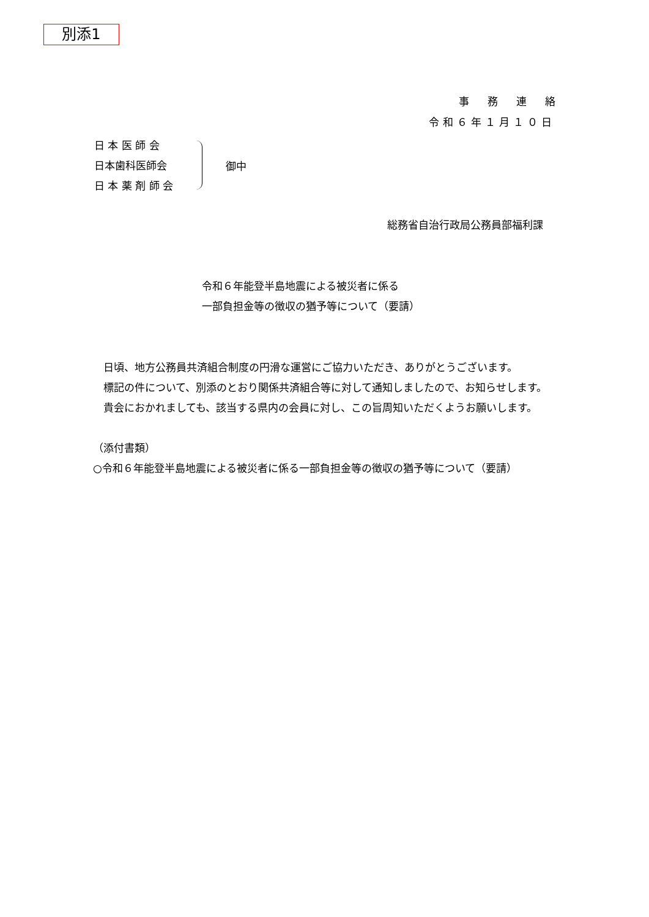別添1
事務連絡
令和６年１月１０日
日 本 医 師 会
日本歯科医師会
日 本 薬 剤 師 会
御中
総務省自治行政局公務員部福利課
令和６年能登半島地震による被災者に係る
一部負担金等の徴収の猶予等について（要請）
　日頃、地方公務員共済組合制度の円滑な運営にご協力いただき、ありがとうございます。
　標記の件について、別添のとおり関係共済組合等に対して通知しましたので、お知らせします。
　貴会におかれましても、該当する県内の会員に対し、この旨周知いただくようお願いします。
（添付書類）
○令和６年能登半島地震による被災者に係る一部負担金等の徴収の猶予等について（要請）